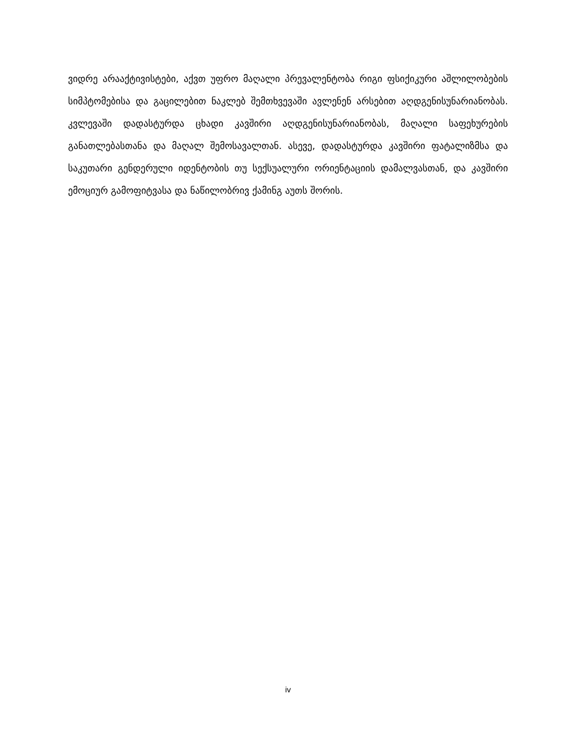ვიდრე არააქტივისტები, აქვთ უფრო მაღალი პრევალენტობა რიგი ფსიქიკური აშლილობების სიმპტომებისა და გაცილებით ნაკლებ შემთხვევაში ავლენენ არსებით აღდგენისუნარიანობას. კვლევაში დადასტურდა ცხადი კავშირი აღდგენისუნარიანობას, მაღალი საფეხურების განათლებასთანა და მაღალ შემოსავალთან. ასევე, დადასტურდა კავშირი ფატალიზმსა და საკუთარი გენდერული იდენტობის თუ სექსუალური ორიენტაციის დამალვასთან, და კავშირი ემოციურ გამოფიტვასა და ნაწილობრივ ქამინგ აუთს შორის.
iv